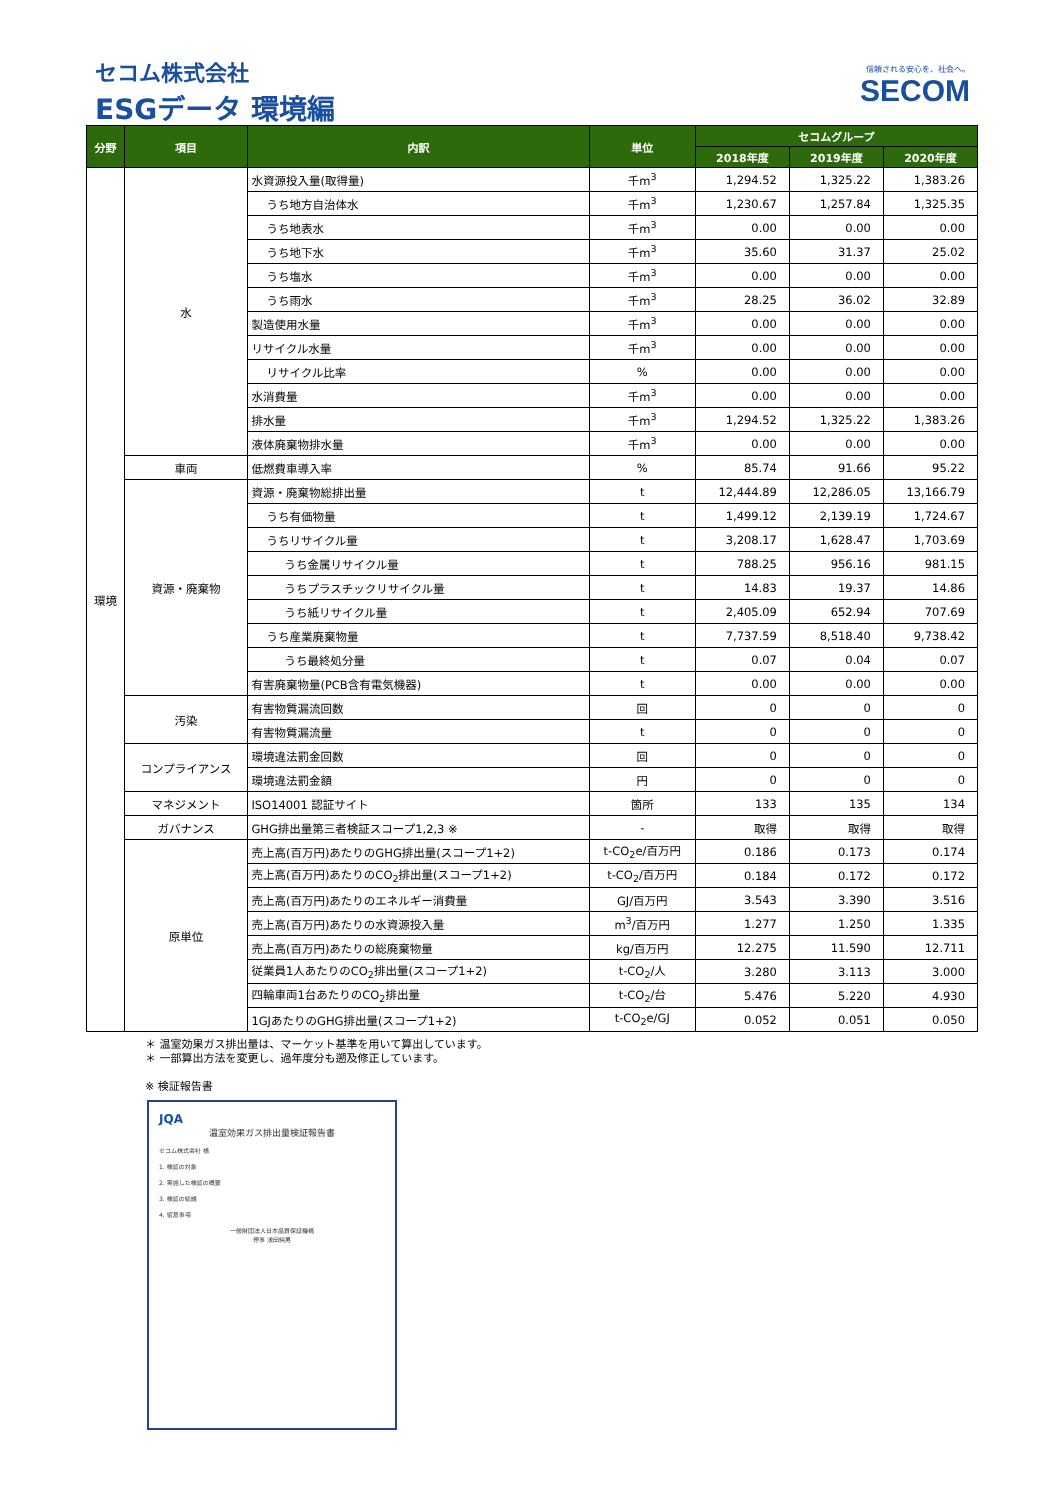セコム株式会社
ESGデータ 環境編
信頼される安心を、社会へ。
SECOM
| 分野 | 項目 | 内訳 | 単位 | セコムグループ | | |
| --- | --- | --- | --- | --- | --- | --- |
| | | | | 2018年度 | 2019年度 | 2020年度 |
| 環境 | 水 | 水資源投入量(取得量) | 千m<sup>3</sup> | 1,294.52 | 1,325.22 | 1,383.26 |
| | | うち地方自治体水 | 千m<sup>3</sup> | 1,230.67 | 1,257.84 | 1,325.35 |
| | | うち地表水 | 千m<sup>3</sup> | 0.00 | 0.00 | 0.00 |
| | | うち地下水 | 千m<sup>3</sup> | 35.60 | 31.37 | 25.02 |
| | | うち塩水 | 千m<sup>3</sup> | 0.00 | 0.00 | 0.00 |
| | | うち雨水 | 千m<sup>3</sup> | 28.25 | 36.02 | 32.89 |
| | | 製造使用水量 | 千m<sup>3</sup> | 0.00 | 0.00 | 0.00 |
| | | リサイクル水量 | 千m<sup>3</sup> | 0.00 | 0.00 | 0.00 |
| | | リサイクル比率 | % | 0.00 | 0.00 | 0.00 |
| | | 水消費量 | 千m<sup>3</sup> | 0.00 | 0.00 | 0.00 |
| | | 排水量 | 千m<sup>3</sup> | 1,294.52 | 1,325.22 | 1,383.26 |
| | | 液体廃棄物排水量 | 千m<sup>3</sup> | 0.00 | 0.00 | 0.00 |
| | 車両 | 低燃費車導入率 | % | 85.74 | 91.66 | 95.22 |
| | 資源・廃棄物 | 資源・廃棄物総排出量 | t | 12,444.89 | 12,286.05 | 13,166.79 |
| | | うち有価物量 | t | 1,499.12 | 2,139.19 | 1,724.67 |
| | | うちリサイクル量 | t | 3,208.17 | 1,628.47 | 1,703.69 |
| | | うち金属リサイクル量 | t | 788.25 | 956.16 | 981.15 |
| | | うちプラスチックリサイクル量 | t | 14.83 | 19.37 | 14.86 |
| | | うち紙リサイクル量 | t | 2,405.09 | 652.94 | 707.69 |
| | | うち産業廃棄物量 | t | 7,737.59 | 8,518.40 | 9,738.42 |
| | | うち最終処分量 | t | 0.07 | 0.04 | 0.07 |
| | | 有害廃棄物量(PCB含有電気機器) | t | 0.00 | 0.00 | 0.00 |
| | 汚染 | 有害物質漏流回数 | 回 | 0 | 0 | 0 |
| | | 有害物質漏流量 | t | 0 | 0 | 0 |
| | コンプライアンス | 環境違法罰金回数 | 回 | 0 | 0 | 0 |
| | | 環境違法罰金額 | 円 | 0 | 0 | 0 |
| | マネジメント | ISO14001 認証サイト | 箇所 | 133 | 135 | 134 |
| | ガバナンス | GHG排出量第三者検証スコープ1,2,3 ※ | - | 取得 | 取得 | 取得 |
| | 原単位 | 売上高(百万円)あたりのGHG排出量(スコープ1+2) | t-CO<sub>2</sub>e/百万円 | 0.186 | 0.173 | 0.174 |
| | | 売上高(百万円)あたりのCO<sub>2</sub>排出量(スコープ1+2) | t-CO<sub>2</sub>/百万円 | 0.184 | 0.172 | 0.172 |
| | | 売上高(百万円)あたりのエネルギー消費量 | GJ/百万円 | 3.543 | 3.390 | 3.516 |
| | | 売上高(百万円)あたりの水資源投入量 | m<sup>3</sup>/百万円 | 1.277 | 1.250 | 1.335 |
| | | 売上高(百万円)あたりの総廃棄物量 | kg/百万円 | 12.275 | 11.590 | 12.711 |
| | | 従業員1人あたりのCO<sub>2</sub>排出量(スコープ1+2) | t-CO<sub>2</sub>/人 | 3.280 | 3.113 | 3.000 |
| | | 四輪車両1台あたりのCO<sub>2</sub>排出量 | t-CO<sub>2</sub>/台 | 5.476 | 5.220 | 4.930 |
| | | 1GJあたりのGHG排出量(スコープ1+2) | t-CO<sub>2</sub>e/GJ | 0.052 | 0.051 | 0.050 |
＊ 温室効果ガス排出量は、マーケット基準を用いて算出しています。
＊ 一部算出方法を変更し、過年度分も遡及修正しています。
※ 検証報告書
JQA
温室効果ガス排出量検証報告書
セコム株式会社 様
1. 検証の対象
2. 実施した検証の概要
3. 検証の結論
4. 留意事項
一般財団法人日本品質保証機構
理事 浅田純男